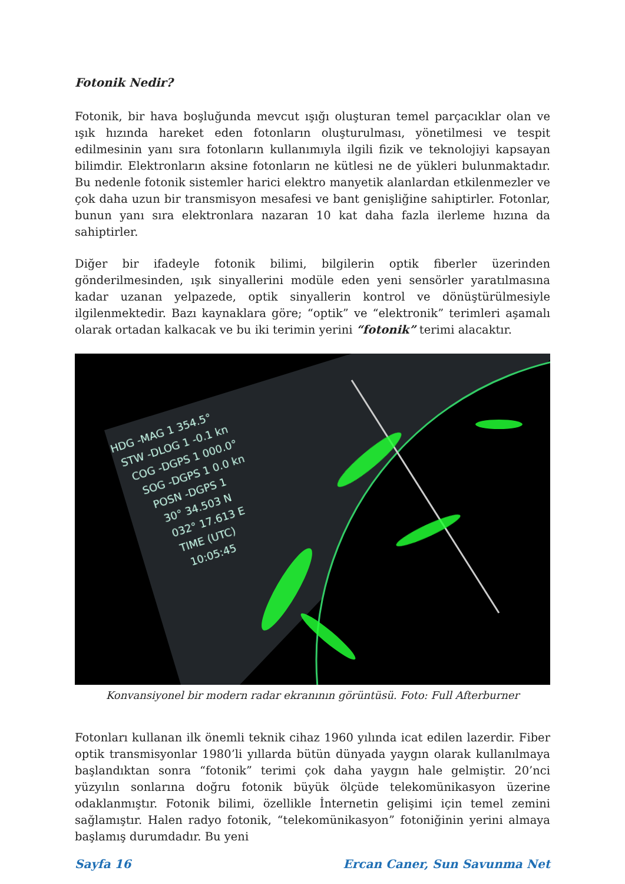Fotonik Nedir?
Fotonik, bir hava boşluğunda mevcut ışığı oluşturan temel parçacıklar olan ve ışık hızında hareket eden fotonların oluşturulması, yönetilmesi ve tespit edilmesinin yanı sıra fotonların kullanımıyla ilgili fizik ve teknolojiyi kapsayan bilimdir. Elektronların aksine fotonların ne kütlesi ne de yükleri bulunmaktadır. Bu nedenle fotonik sistemler harici elektro manyetik alanlardan etkilenmezler ve çok daha uzun bir transmisyon mesafesi ve bant genişliğine sahiptirler. Fotonlar, bunun yanı sıra elektronlara nazaran 10 kat daha fazla ilerleme hızına da sahiptirler.
Diğer bir ifadeyle fotonik bilimi, bilgilerin optik fiberler üzerinden gönderilmesinden, ışık sinyallerini modüle eden yeni sensörler yaratılmasına kadar uzanan yelpazede, optik sinyallerin kontrol ve dönüştürülmesiyle ilgilenmektedir. Bazı kaynaklara göre; “optik” ve “elektronik” terimleri aşamalı olarak ortadan kalkacak ve bu iki terimin yerini “fotonik” terimi alacaktır.
HDG -MAG 1 354.5°
STW -DLOG 1 -0.1 kn
COG -DGPS 1 000.0°
SOG -DGPS 1 0.0 kn
POSN -DGPS 1
30° 34.503 N
032° 17.613 E
TIME (UTC)
10:05:45
Konvansiyonel bir modern radar ekranının görüntüsü. Foto: Full Afterburner
Fotonları kullanan ilk önemli teknik cihaz 1960 yılında icat edilen lazerdir. Fiber optik transmisyonlar 1980’li yıllarda bütün dünyada yaygın olarak kullanılmaya başlandıktan sonra “fotonik” terimi çok daha yaygın hale gelmiştir. 20’nci yüzyılın sonlarına doğru fotonik büyük ölçüde telekomünikasyon üzerine odaklanmıştır. Fotonik bilimi, özellikle İnternetin gelişimi için temel zemini sağlamıştır. Halen radyo fotonik, “telekomünikasyon” fotoniğinin yerini almaya başlamış durumdadır. Bu yeni
Sayfa 16 Ercan Caner, Sun Savunma Net